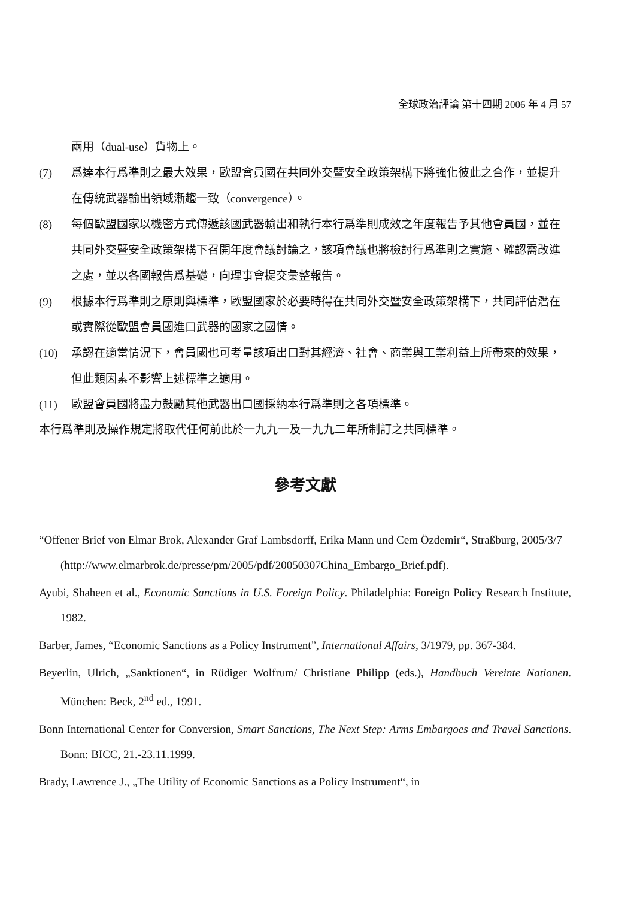全球政治評論 第十四期 2006 年 4 月 57
兩用（dual-use）貨物上。
(7) 爲達本行爲準則之最大效果，歐盟會員國在共同外交暨安全政策架構下將強化彼此之合作，並提升在傳統武器輸出領域漸趨一致（convergence）。
(8) 每個歐盟國家以機密方式傳遞該國武器輸出和執行本行爲準則成效之年度報告予其他會員國，並在共同外交暨安全政策架構下召開年度會議討論之，該項會議也將檢討行爲準則之實施、確認需改進之處，並以各國報告爲基礎，向理事會提交彙整報告。
(9) 根據本行爲準則之原則與標準，歐盟國家於必要時得在共同外交暨安全政策架構下，共同評估潛在或實際從歐盟會員國進口武器的國家之國情。
(10) 承認在適當情況下，會員國也可考量該項出口對其經濟、社會、商業與工業利益上所帶來的效果，但此類因素不影響上述標準之適用。
(11) 歐盟會員國將盡力鼓勵其他武器出口國採納本行爲準則之各項標準。
本行爲準則及操作規定將取代任何前此於一九九一及一九九二年所制訂之共同標準。
參考文獻
“Offener Brief von Elmar Brok, Alexander Graf Lambsdorff, Erika Mann und Cem Özdemir“, Straßburg, 2005/3/7
(http://www.elmarbrok.de/presse/pm/2005/pdf/20050307China_Embargo_Brief.pdf).
Ayubi, Shaheen et al., Economic Sanctions in U.S. Foreign Policy. Philadelphia: Foreign Policy Research Institute, 1982.
Barber, James, “Economic Sanctions as a Policy Instrument”, International Affairs, 3/1979, pp. 367-384.
Beyerlin, Ulrich, „Sanktionen“, in Rüdiger Wolfrum/ Christiane Philipp (eds.), Handbuch Vereinte Nationen. München: Beck, 2<sup>nd</sup> ed., 1991.
Bonn International Center for Conversion, Smart Sanctions, The Next Step: Arms Embargoes and Travel Sanctions. Bonn: BICC, 21.-23.11.1999.
Brady, Lawrence J., „The Utility of Economic Sanctions as a Policy Instrument“, in